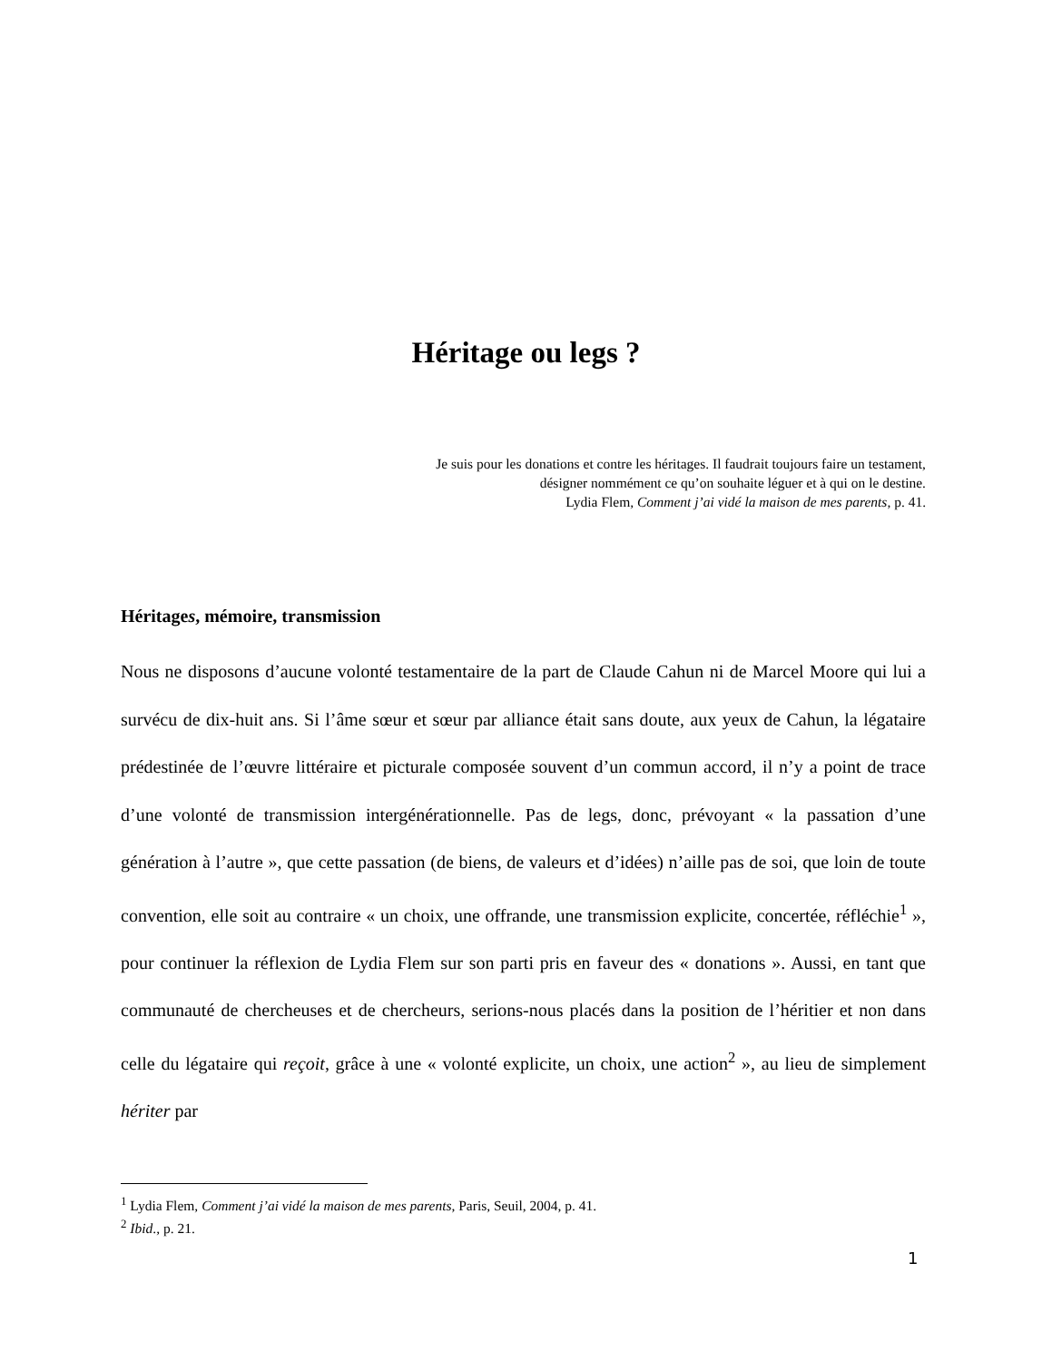Héritage ou legs ?
Je suis pour les donations et contre les héritages. Il faudrait toujours faire un testament,
désigner nommément ce qu’on souhaite léguer et à qui on le destine.
Lydia Flem, Comment j’ai vidé la maison de mes parents, p. 41.
Héritages, mémoire, transmission
Nous ne disposons d’aucune volonté testamentaire de la part de Claude Cahun ni de Marcel Moore qui lui a survécu de dix-huit ans. Si l’âme sœur et sœur par alliance était sans doute, aux yeux de Cahun, la légataire prédestinée de l’œuvre littéraire et picturale composée souvent d’un commun accord, il n’y a point de trace d’une volonté de transmission intergénérationnelle. Pas de legs, donc, prévoyant « la passation d’une génération à l’autre », que cette passation (de biens, de valeurs et d’idées) n’aille pas de soi, que loin de toute convention, elle soit au contraire « un choix, une offrande, une transmission explicite, concertée, réfléchie<sup>1</sup> », pour continuer la réflexion de Lydia Flem sur son parti pris en faveur des « donations ». Aussi, en tant que communauté de chercheuses et de chercheurs, serions-nous placés dans la position de l’héritier et non dans celle du légataire qui reçoit, grâce à une « volonté explicite, un choix, une action<sup>2</sup> », au lieu de simplement hériter par
<sup>1</sup> Lydia Flem, Comment j’ai vidé la maison de mes parents, Paris, Seuil, 2004, p. 41.
<sup>2</sup> Ibid., p. 21.
1